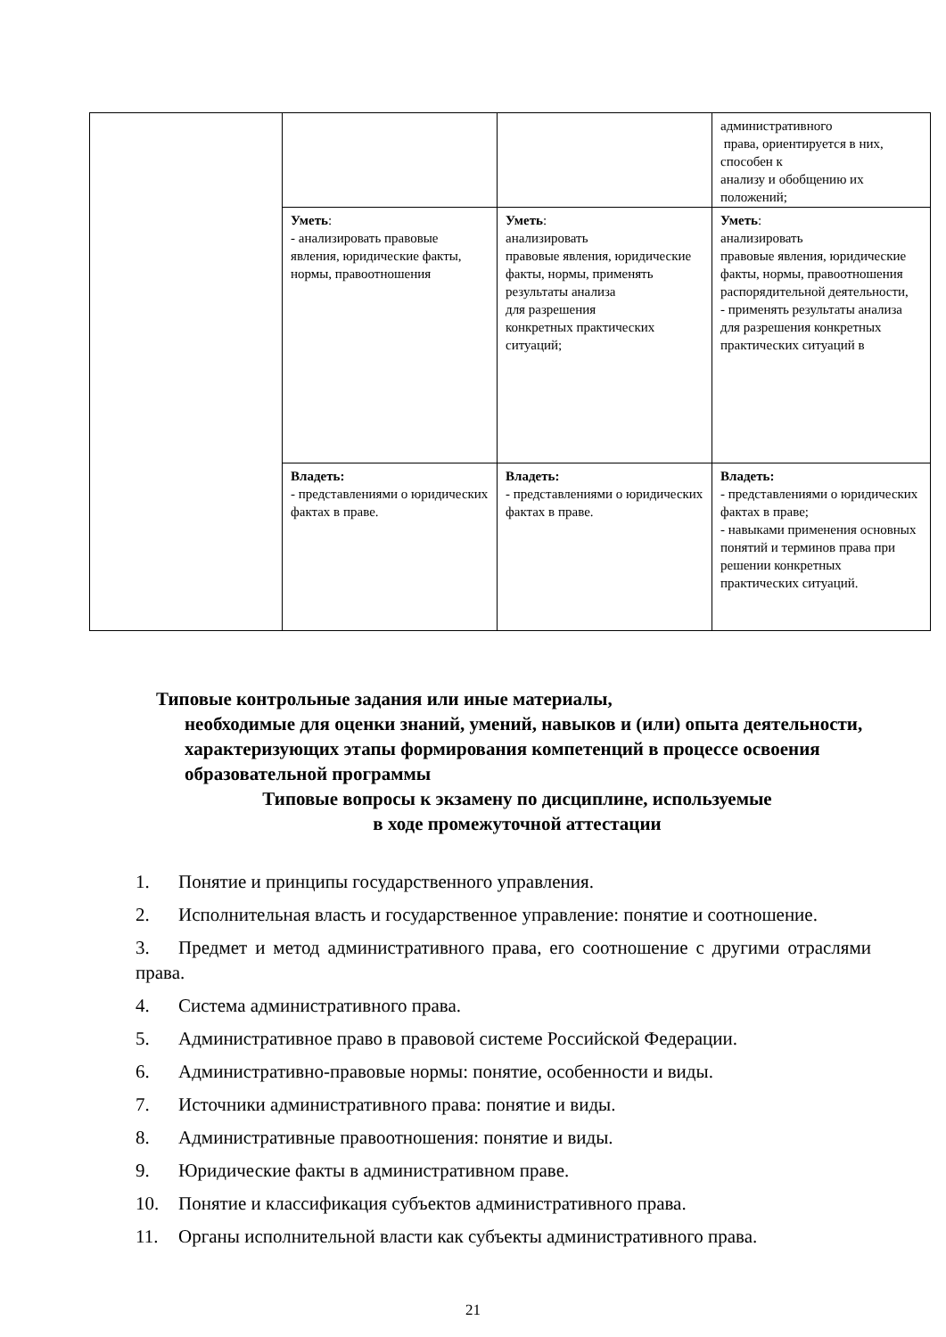| | | | административного права, ориентируется в них, способен к анализу и обобщению их положений; |
| | Уметь : - анализировать правовые явления, юридические факты, нормы, правоотношения | Уметь : анализировать правовые явления, юридические факты, нормы, применять результаты анализа для разрешения конкретных практических ситуаций; | Уметь : анализировать правовые явления, юридические факты, нормы, правоотношения распорядительной деятельности, - применять результаты анализа для разрешения конкретных практических ситуаций в |
| | Владеть: - представлениями о юридических фактах в праве. | Владеть: - представлениями о юридических фактах в праве. | Владеть: - представлениями о юридических фактах в праве; - навыками применения основных понятий и терминов права при решении конкретных практических ситуаций. |
Типовые контрольные задания или иные материалы,
необходимые для оценки знаний, умений, навыков и (или) опыта деятельности, характеризующих этапы формирования компетенций в процессе освоения образовательной программы
Типовые вопросы к экзамену по дисциплине, используемые
в ходе промежуточной аттестации
1. Понятие и принципы государственного управления.
2. Исполнительная власть и государственное управление: понятие и соотношение.
3. Предмет и метод административного права, его соотношение с другими отраслями права.
4. Система административного права.
5. Административное право в правовой системе Российской Федерации.
6. Административно-правовые нормы: понятие, особенности и виды.
7. Источники административного права: понятие и виды.
8. Административные правоотношения: понятие и виды.
9. Юридические факты в административном праве.
10. Понятие и классификация субъектов административного права.
11. Органы исполнительной власти как субъекты административного права.
21